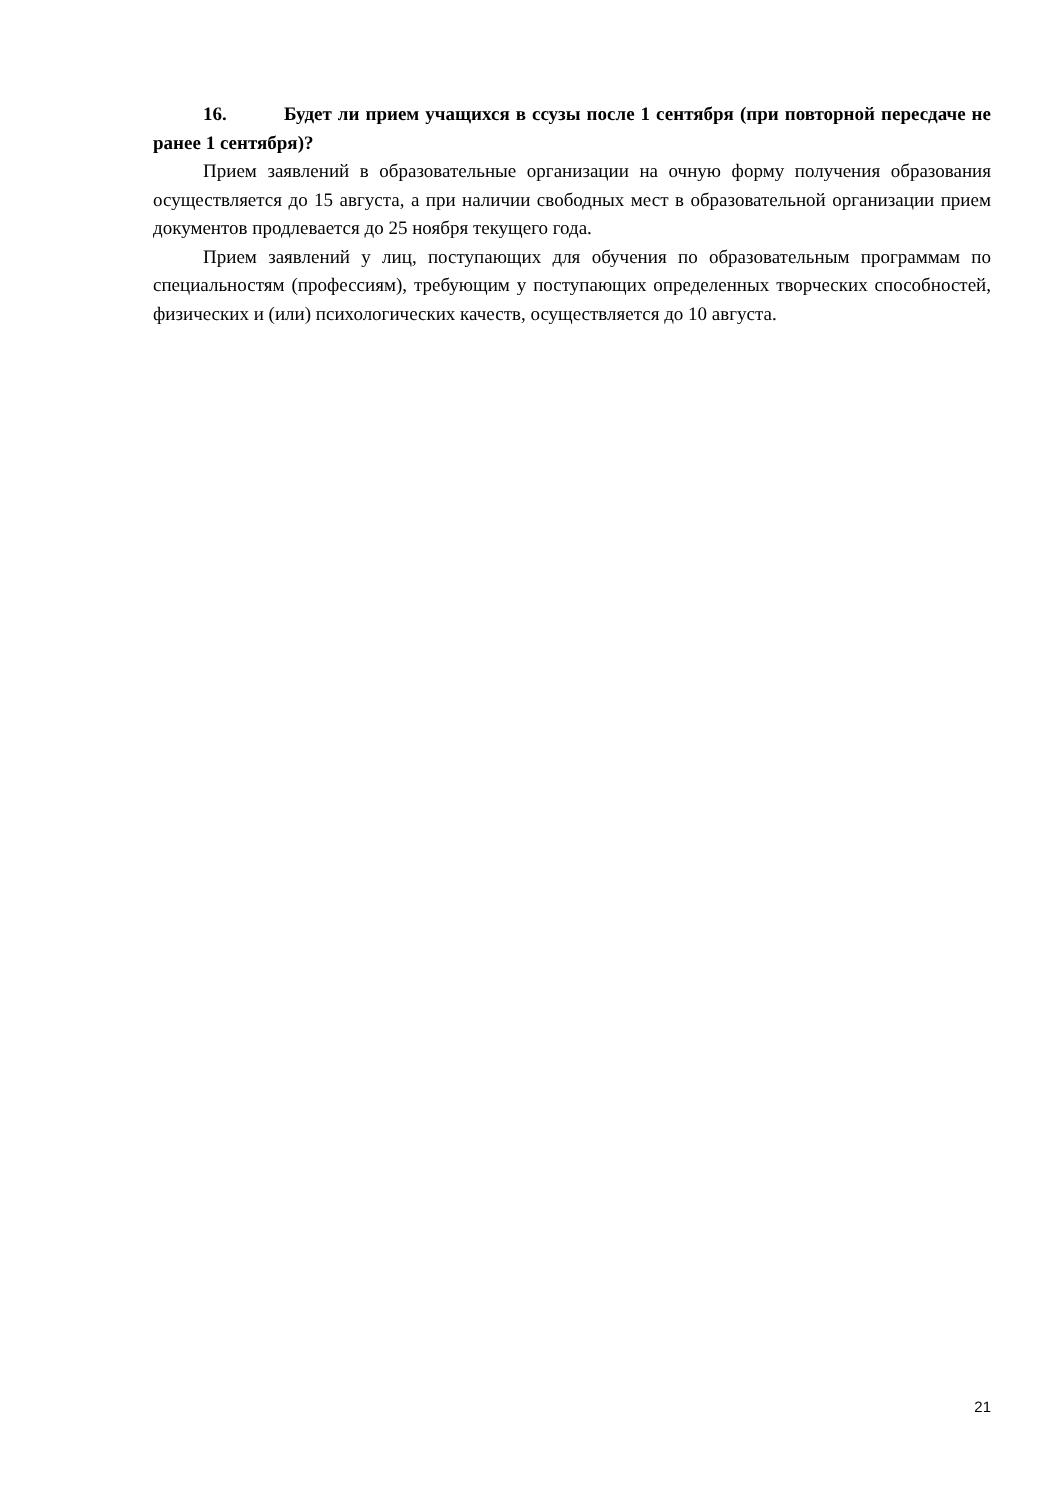16. Будет ли прием учащихся в ссузы после 1 сентября (при повторной пересдаче не ранее 1 сентября)?
Прием заявлений в образовательные организации на очную форму получения образования осуществляется до 15 августа, а при наличии свободных мест в образовательной организации прием документов продлевается до 25 ноября текущего года.
Прием заявлений у лиц, поступающих для обучения по образовательным программам по специальностям (профессиям), требующим у поступающих определенных творческих способностей, физических и (или) психологических качеств, осуществляется до 10 августа.
21